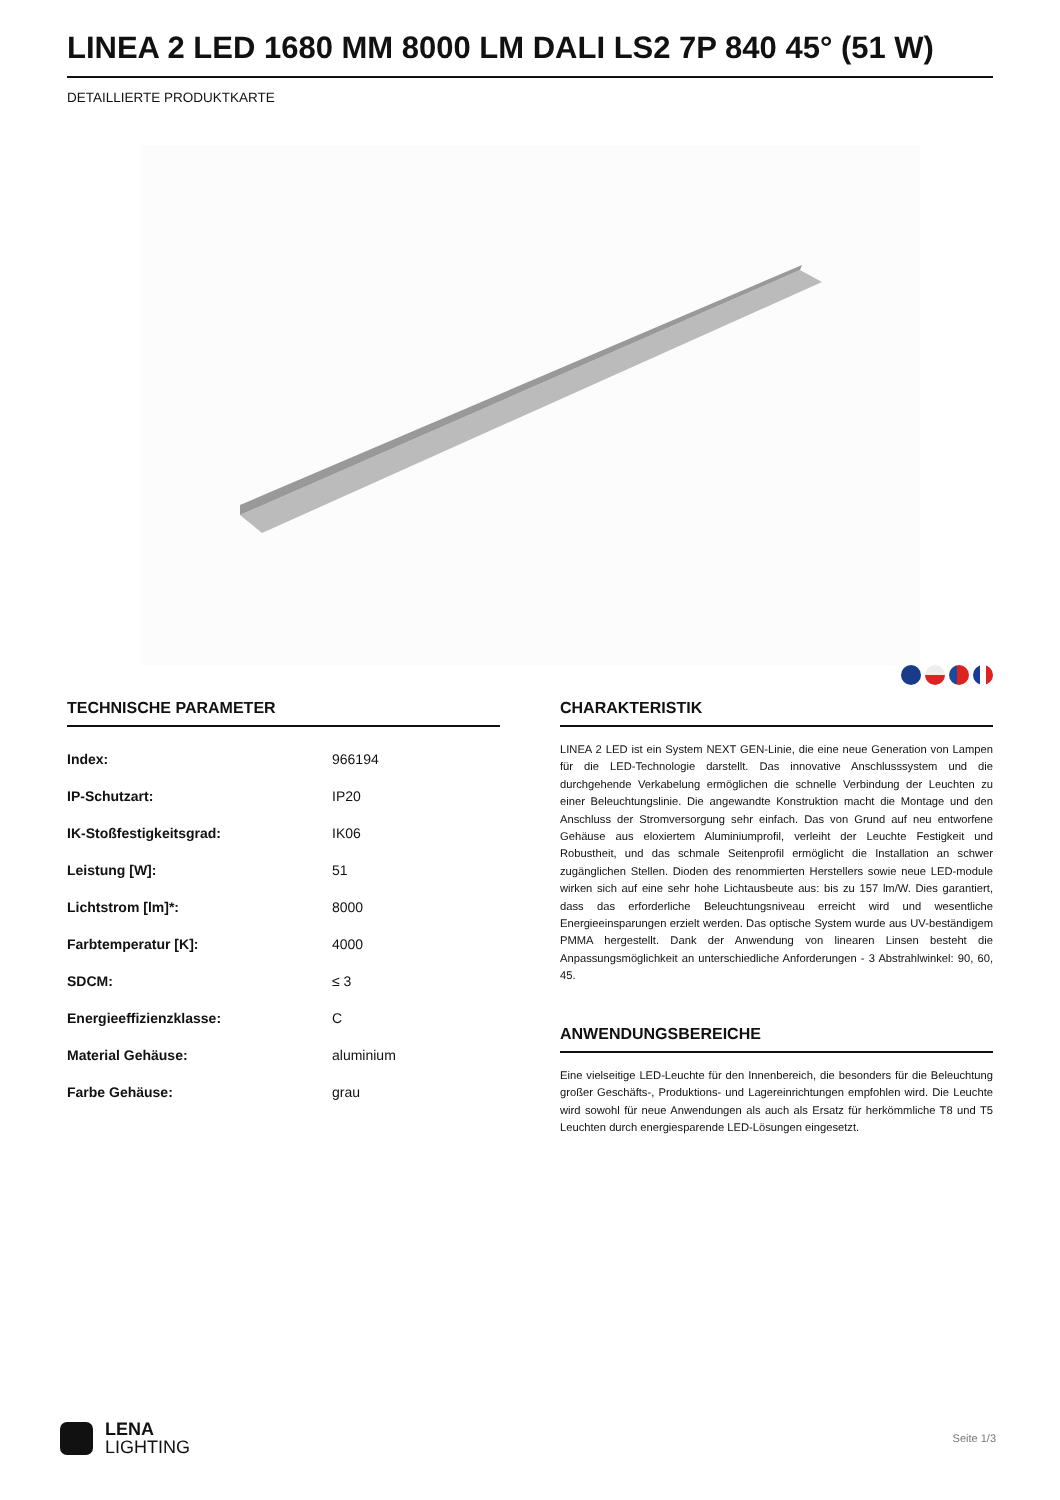LINEA 2 LED 1680 MM 8000 LM DALI LS2 7P 840 45° (51 W)
DETAILLIERTE PRODUKTKARTE
TECHNISCHE PARAMETER
| Index: | 966194 |
| IP-Schutzart: | IP20 |
| IK-Stoßfestigkeitsgrad: | IK06 |
| Leistung [W]: | 51 |
| Lichtstrom [lm]*: | 8000 |
| Farbtemperatur [K]: | 4000 |
| SDCM: | ≤ 3 |
| Energieeffizienzklasse: | C |
| Material Gehäuse: | aluminium |
| Farbe Gehäuse: | grau |
CHARAKTERISTIK
LINEA 2 LED ist ein System NEXT GEN-Linie, die eine neue Generation von Lampen für die LED-Technologie darstellt. Das innovative Anschlusssystem und die durchgehende Verkabelung ermöglichen die schnelle Verbindung der Leuchten zu einer Beleuchtungslinie. Die angewandte Konstruktion macht die Montage und den Anschluss der Stromversorgung sehr einfach. Das von Grund auf neu entworfene Gehäuse aus eloxiertem Aluminiumprofil, verleiht der Leuchte Festigkeit und Robustheit, und das schmale Seitenprofil ermöglicht die Installation an schwer zugänglichen Stellen. Dioden des renommierten Herstellers sowie neue LED-module wirken sich auf eine sehr hohe Lichtausbeute aus: bis zu 157 lm/W. Dies garantiert, dass das erforderliche Beleuchtungsniveau erreicht wird und wesentliche Energieeinsparungen erzielt werden. Das optische System wurde aus UV-beständigem PMMA hergestellt. Dank der Anwendung von linearen Linsen besteht die Anpassungsmöglichkeit an unterschiedliche Anforderungen - 3 Abstrahlwinkel: 90, 60, 45.
ANWENDUNGSBEREICHE
Eine vielseitige LED-Leuchte für den Innenbereich, die besonders für die Beleuchtung großer Geschäfts-, Produktions- und Lagereinrichtungen empfohlen wird. Die Leuchte wird sowohl für neue Anwendungen als auch als Ersatz für herkömmliche T8 und T5 Leuchten durch energiesparende LED-Lösungen eingesetzt.
LENA
LIGHTING
Seite 1/3